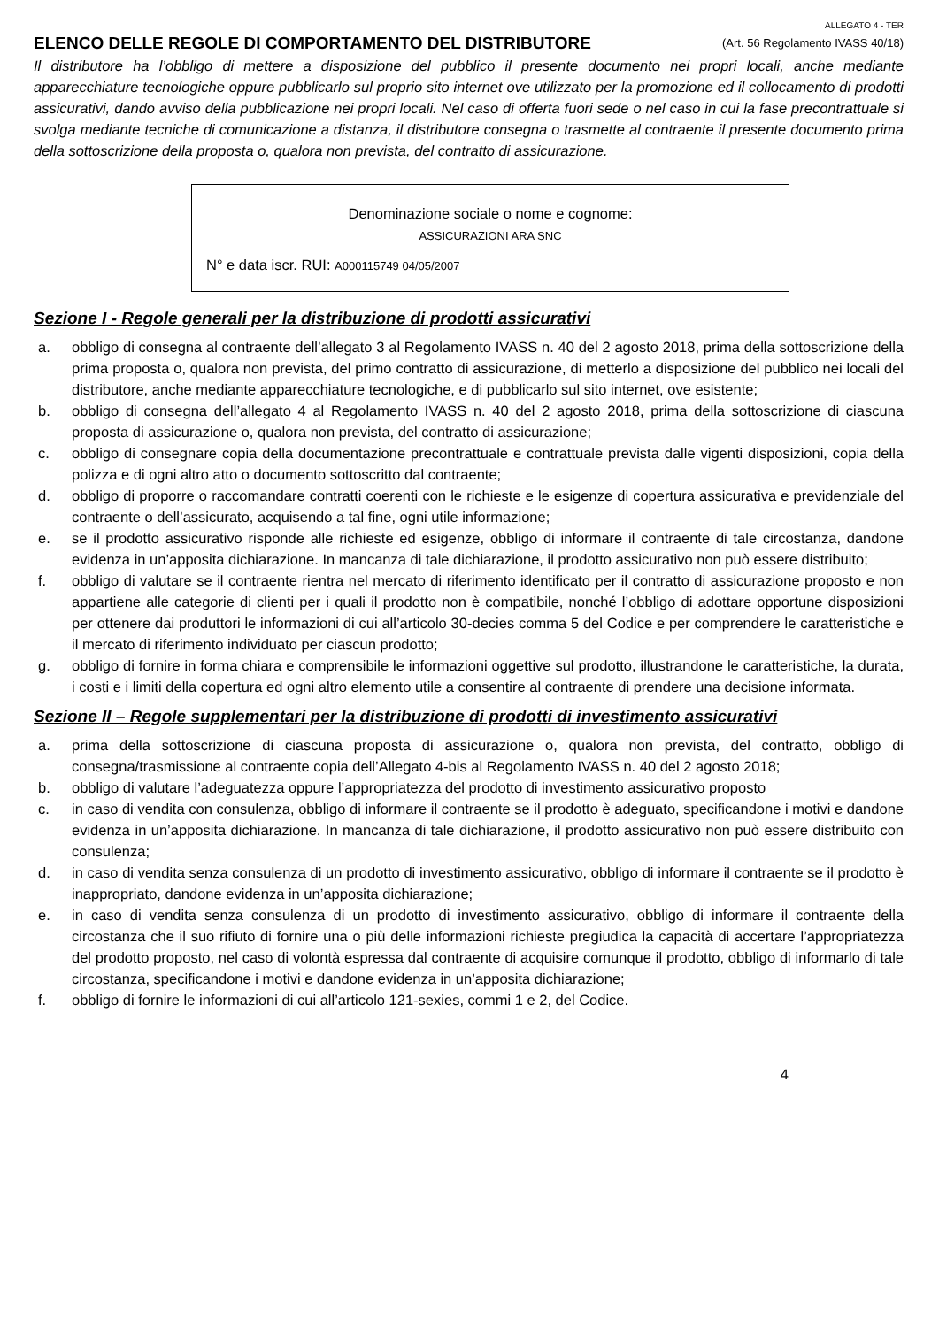ALLEGATO 4 - TER
ELENCO DELLE REGOLE DI COMPORTAMENTO DEL DISTRIBUTORE (Art. 56 Regolamento IVASS 40/18)
Il distributore ha l’obbligo di mettere a disposizione del pubblico il presente documento nei propri locali, anche mediante apparecchiature tecnologiche oppure pubblicarlo sul proprio sito internet ove utilizzato per la promozione ed il collocamento di prodotti assicurativi, dando avviso della pubblicazione nei propri locali. Nel caso di offerta fuori sede o nel caso in cui la fase precontrattuale si svolga mediante tecniche di comunicazione a distanza, il distributore consegna o trasmette al contraente il presente documento prima della sottoscrizione della proposta o, qualora non prevista, del contratto di assicurazione.
Denominazione sociale o nome e cognome:
ASSICURAZIONI ARA SNC
N° e data iscr. RUI: A000115749 04/05/2007
Sezione I - Regole generali per la distribuzione di prodotti assicurativi
a. obbligo di consegna al contraente dell’allegato 3 al Regolamento IVASS n. 40 del 2 agosto 2018, prima della sottoscrizione della prima proposta o, qualora non prevista, del primo contratto di assicurazione, di metterlo a disposizione del pubblico nei locali del distributore, anche mediante apparecchiature tecnologiche, e di pubblicarlo sul sito internet, ove esistente;
b. obbligo di consegna dell’allegato 4 al Regolamento IVASS n. 40 del 2 agosto 2018, prima della sottoscrizione di ciascuna proposta di assicurazione o, qualora non prevista, del contratto di assicurazione;
c. obbligo di consegnare copia della documentazione precontrattuale e contrattuale prevista dalle vigenti disposizioni, copia della polizza e di ogni altro atto o documento sottoscritto dal contraente;
d. obbligo di proporre o raccomandare contratti coerenti con le richieste e le esigenze di copertura assicurativa e previdenziale del contraente o dell’assicurato, acquisendo a tal fine, ogni utile informazione;
e. se il prodotto assicurativo risponde alle richieste ed esigenze, obbligo di informare il contraente di tale circostanza, dandone evidenza in un’apposita dichiarazione. In mancanza di tale dichiarazione, il prodotto assicurativo non può essere distribuito;
f. obbligo di valutare se il contraente rientra nel mercato di riferimento identificato per il contratto di assicurazione proposto e non appartiene alle categorie di clienti per i quali il prodotto non è compatibile, nonché l’obbligo di adottare opportune disposizioni per ottenere dai produttori le informazioni di cui all’articolo 30-decies comma 5 del Codice e per comprendere le caratteristiche e il mercato di riferimento individuato per ciascun prodotto;
g. obbligo di fornire in forma chiara e comprensibile le informazioni oggettive sul prodotto, illustrandone le caratteristiche, la durata, i costi e i limiti della copertura ed ogni altro elemento utile a consentire al contraente di prendere una decisione informata.
Sezione II – Regole supplementari per la distribuzione di prodotti di investimento assicurativi
a. prima della sottoscrizione di ciascuna proposta di assicurazione o, qualora non prevista, del contratto, obbligo di consegna/trasmissione al contraente copia dell’Allegato 4-bis al Regolamento IVASS n. 40 del 2 agosto 2018;
b. obbligo di valutare l’adeguatezza oppure l’appropriatezza del prodotto di investimento assicurativo proposto
c. in caso di vendita con consulenza, obbligo di informare il contraente se il prodotto è adeguato, specificandone i motivi e dandone evidenza in un’apposita dichiarazione. In mancanza di tale dichiarazione, il prodotto assicurativo non può essere distribuito con consulenza;
d. in caso di vendita senza consulenza di un prodotto di investimento assicurativo, obbligo di informare il contraente se il prodotto è inappropriato, dandone evidenza in un’apposita dichiarazione;
e. in caso di vendita senza consulenza di un prodotto di investimento assicurativo, obbligo di informare il contraente della circostanza che il suo rifiuto di fornire una o più delle informazioni richieste pregiudica la capacità di accertare l’appropriatezza del prodotto proposto, nel caso di volontà espressa dal contraente di acquisire comunque il prodotto, obbligo di informarlo di tale circostanza, specificandone i motivi e dandone evidenza in un’apposita dichiarazione;
f. obbligo di fornire le informazioni di cui all’articolo 121-sexies, commi 1 e 2, del Codice.
4